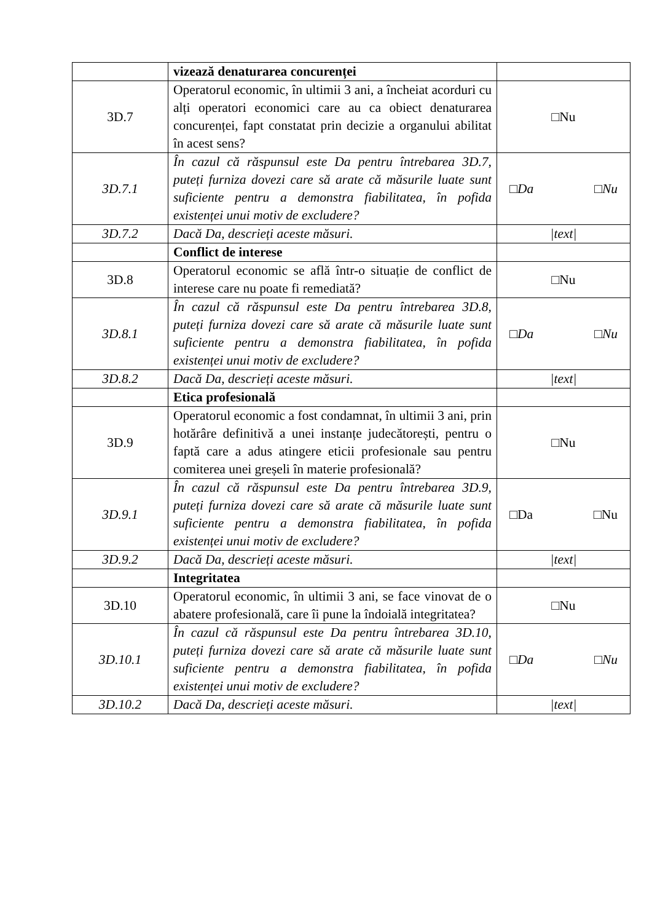| | vizează denaturarea concurenței | |
| 3D.7 | Operatorul economic, în ultimii 3 ani, a încheiat acorduri cu alți operatori economici care au ca obiect denaturarea concurenței, fapt constatat prin decizie a organului abilitat în acest sens? | □Nu |
| 3D.7.1 | În cazul că răspunsul este Da pentru întrebarea 3D.7, puteți furniza dovezi care să arate că măsurile luate sunt suficiente pentru a demonstra fiabilitatea, în pofida existenței unui motiv de excludere? | □Da □Nu |
| 3D.7.2 | Dacă Da, descrieți aceste măsuri. | /text/ |
| | Conflict de interese | |
| 3D.8 | Operatorul economic se află într-o situație de conflict de interese care nu poate fi remediată? | □Nu |
| 3D.8.1 | În cazul că răspunsul este Da pentru întrebarea 3D.8, puteți furniza dovezi care să arate că măsurile luate sunt suficiente pentru a demonstra fiabilitatea, în pofida existenței unui motiv de excludere? | □Da □Nu |
| 3D.8.2 | Dacă Da, descrieți aceste măsuri. | /text/ |
| | Etica profesională | |
| 3D.9 | Operatorul economic a fost condamnat, în ultimii 3 ani, prin hotărâre definitivă a unei instanțe judecătorești, pentru o faptă care a adus atingere eticii profesionale sau pentru comiterea unei greșeli în materie profesională? | □Nu |
| 3D.9.1 | În cazul că răspunsul este Da pentru întrebarea 3D.9, puteți furniza dovezi care să arate că măsurile luate sunt suficiente pentru a demonstra fiabilitatea, în pofida existenței unui motiv de excludere? | □Da □Nu |
| 3D.9.2 | Dacă Da, descrieți aceste măsuri. | /text/ |
| | Integritatea | |
| 3D.10 | Operatorul economic, în ultimii 3 ani, se face vinovat de o abatere profesională, care îi pune la îndoială integritatea? | □Nu |
| 3D.10.1 | În cazul că răspunsul este Da pentru întrebarea 3D.10, puteți furniza dovezi care să arate că măsurile luate sunt suficiente pentru a demonstra fiabilitatea, în pofida existenței unui motiv de excludere? | □Da □Nu |
| 3D.10.2 | Dacă Da, descrieți aceste măsuri. | /text/ |